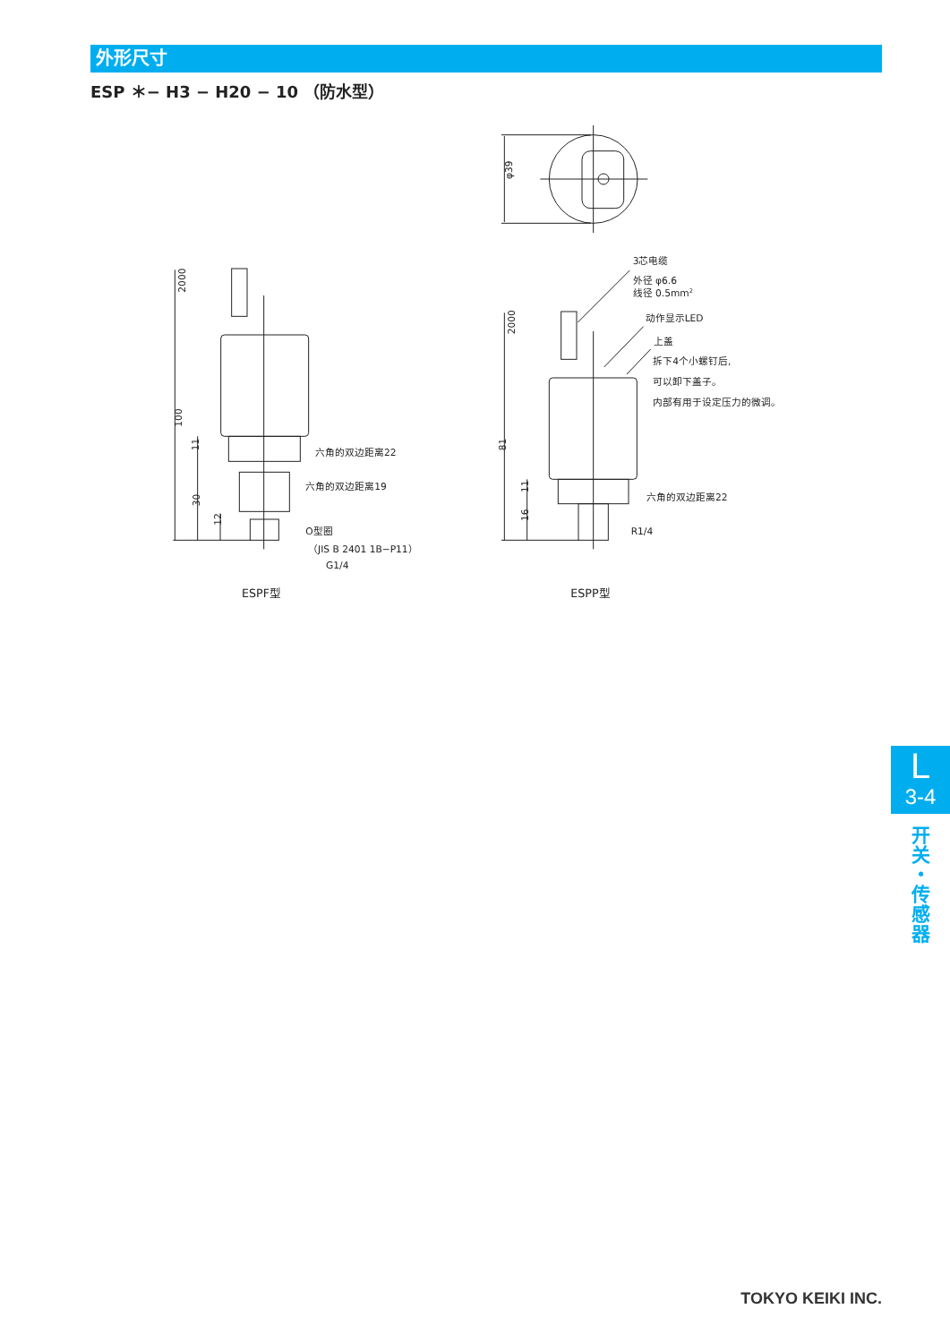外形尺寸
ESP ＊− H3 − H20 − 10 （防水型）
φ39
2000
100
11
30
12
六角的双边距离22
六角的双边距离19
O型圈
（JIS B 2401 1B−P11）
G1/4
ESPF型
2000
81
11
16
3芯电缆
外径 φ6.6
线径 0.5mm2
动作显示LED
上盖
拆下4个小螺钉后,
可以卸下盖子。
内部有用于设定压力的微调。
六角的双边距离22
R1/4
ESPP型
L
3-4
开
关
・
传
感
器
TOKYO KEIKI INC.